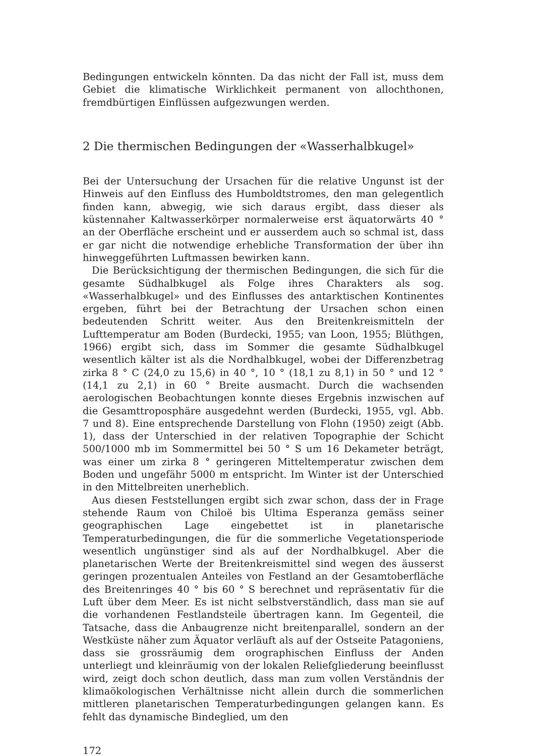Bedingungen entwickeln könnten. Da das nicht der Fall ist, muss dem Gebiet die klimatische Wirklichkeit permanent von allochthonen, fremdbürtigen Einflüssen aufgezwungen werden.
2 Die thermischen Bedingungen der «Wasserhalbkugel»
Bei der Untersuchung der Ursachen für die relative Ungunst ist der Hinweis auf den Einfluss des Humboldtstromes, den man gelegentlich finden kann, abwegig, wie sich daraus ergibt, dass dieser als küstennaher Kaltwasserkörper normalerweise erst äquatorwärts 40 ° an der Oberfläche erscheint und er ausserdem auch so schmal ist, dass er gar nicht die notwendige erhebliche Transformation der über ihn hinweggeführten Luftmassen bewirken kann.
Die Berücksichtigung der thermischen Bedingungen, die sich für die gesamte Südhalbkugel als Folge ihres Charakters als sog. «Wasserhalbkugel» und des Einflusses des antarktischen Kontinentes ergeben, führt bei der Betrachtung der Ursachen schon einen bedeutenden Schritt weiter. Aus den Breitenkreismitteln der Lufttemperatur am Boden (Burdecki, 1955; van Loon, 1955; Blüthgen, 1966) ergibt sich, dass im Sommer die gesamte Südhalbkugel wesentlich kälter ist als die Nordhalbkugel, wobei der Differenzbetrag zirka 8 ° C (24,0 zu 15,6) in 40 °, 10 ° (18,1 zu 8,1) in 50 ° und 12 ° (14,1 zu 2,1) in 60 ° Breite ausmacht. Durch die wachsenden aerologischen Beobachtungen konnte dieses Ergebnis inzwischen auf die Gesamttroposphäre ausgedehnt werden (Burdecki, 1955, vgl. Abb. 7 und 8). Eine entsprechende Darstellung von Flohn (1950) zeigt (Abb. 1), dass der Unterschied in der relativen Topographie der Schicht 500/1000 mb im Sommermittel bei 50 ° S um 16 Dekameter beträgt, was einer um zirka 8 ° geringeren Mitteltemperatur zwischen dem Boden und ungefähr 5000 m entspricht. Im Winter ist der Unterschied in den Mittelbreiten unerheblich.
Aus diesen Feststellungen ergibt sich zwar schon, dass der in Frage stehende Raum von Chiloë bis Ultima Esperanza gemäss seiner geographischen Lage eingebettet ist in planetarische Temperaturbedingungen, die für die sommerliche Vegetationsperiode wesentlich ungünstiger sind als auf der Nordhalbkugel. Aber die planetarischen Werte der Breitenkreismittel sind wegen des äusserst geringen prozentualen Anteiles von Festland an der Gesamtoberfläche des Breitenringes 40 ° bis 60 ° S berechnet und repräsentativ für die Luft über dem Meer. Es ist nicht selbstverständlich, dass man sie auf die vorhandenen Festlandsteile übertragen kann. Im Gegenteil, die Tatsache, dass die Anbaugrenze nicht breitenparallel, sondern an der Westküste näher zum Äquator verläuft als auf der Ostseite Patagoniens, dass sie grossräumig dem orographischen Einfluss der Anden unterliegt und kleinräumig von der lokalen Reliefgliederung beeinflusst wird, zeigt doch schon deutlich, dass man zum vollen Verständnis der klimaökologischen Verhältnisse nicht allein durch die sommerlichen mittleren planetarischen Temperaturbedingungen gelangen kann. Es fehlt das dynamische Bindeglied, um den
172